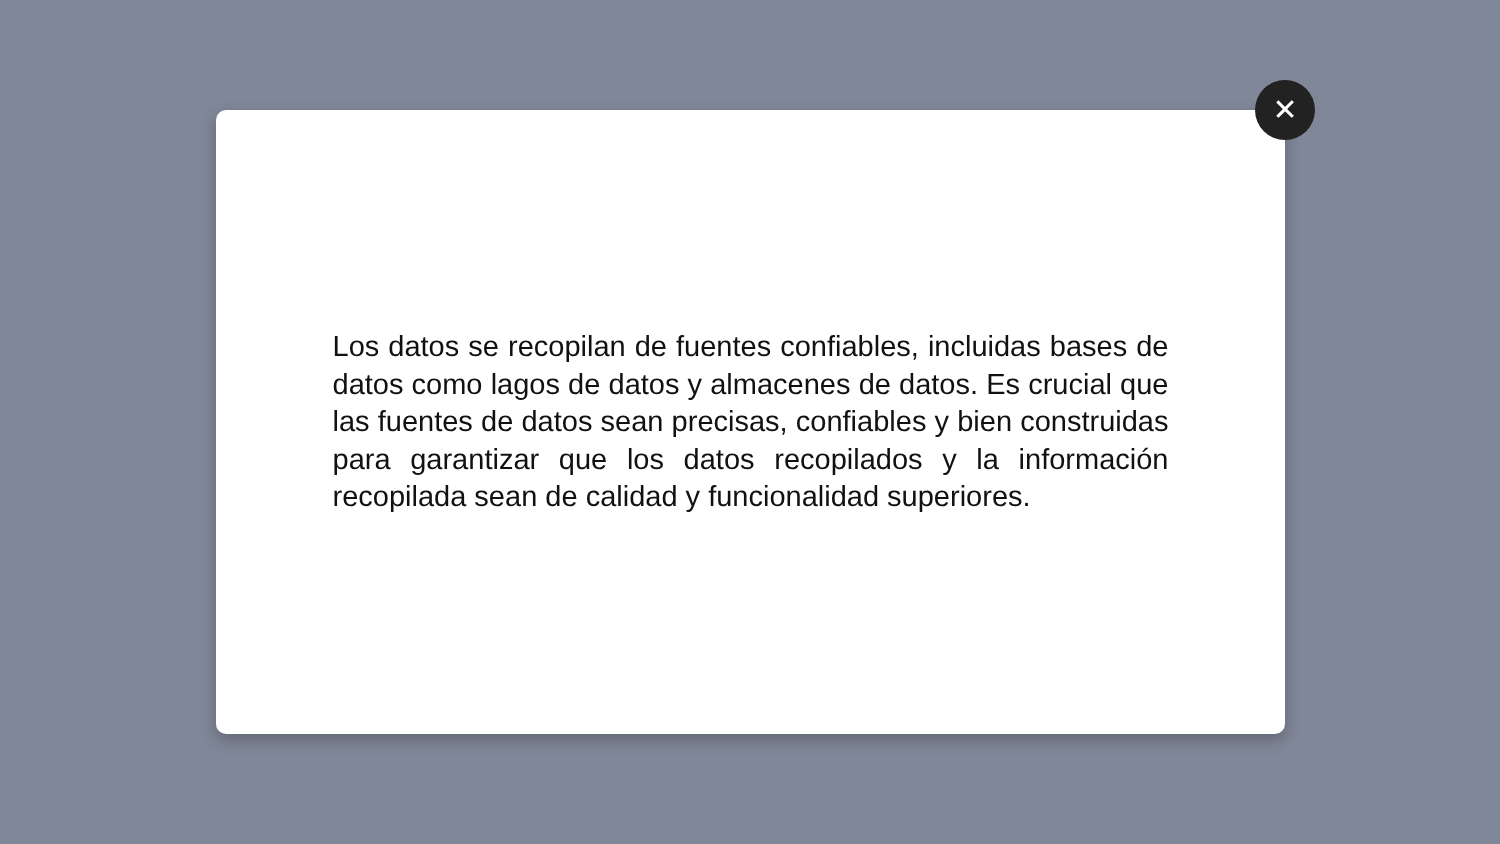Los datos se recopilan de fuentes confiables, incluidas bases de datos como lagos de datos y almacenes de datos. Es crucial que las fuentes de datos sean precisas, confiables y bien construidas para garantizar que los datos recopilados y la información recopilada sean de calidad y funcionalidad superiores.
✕